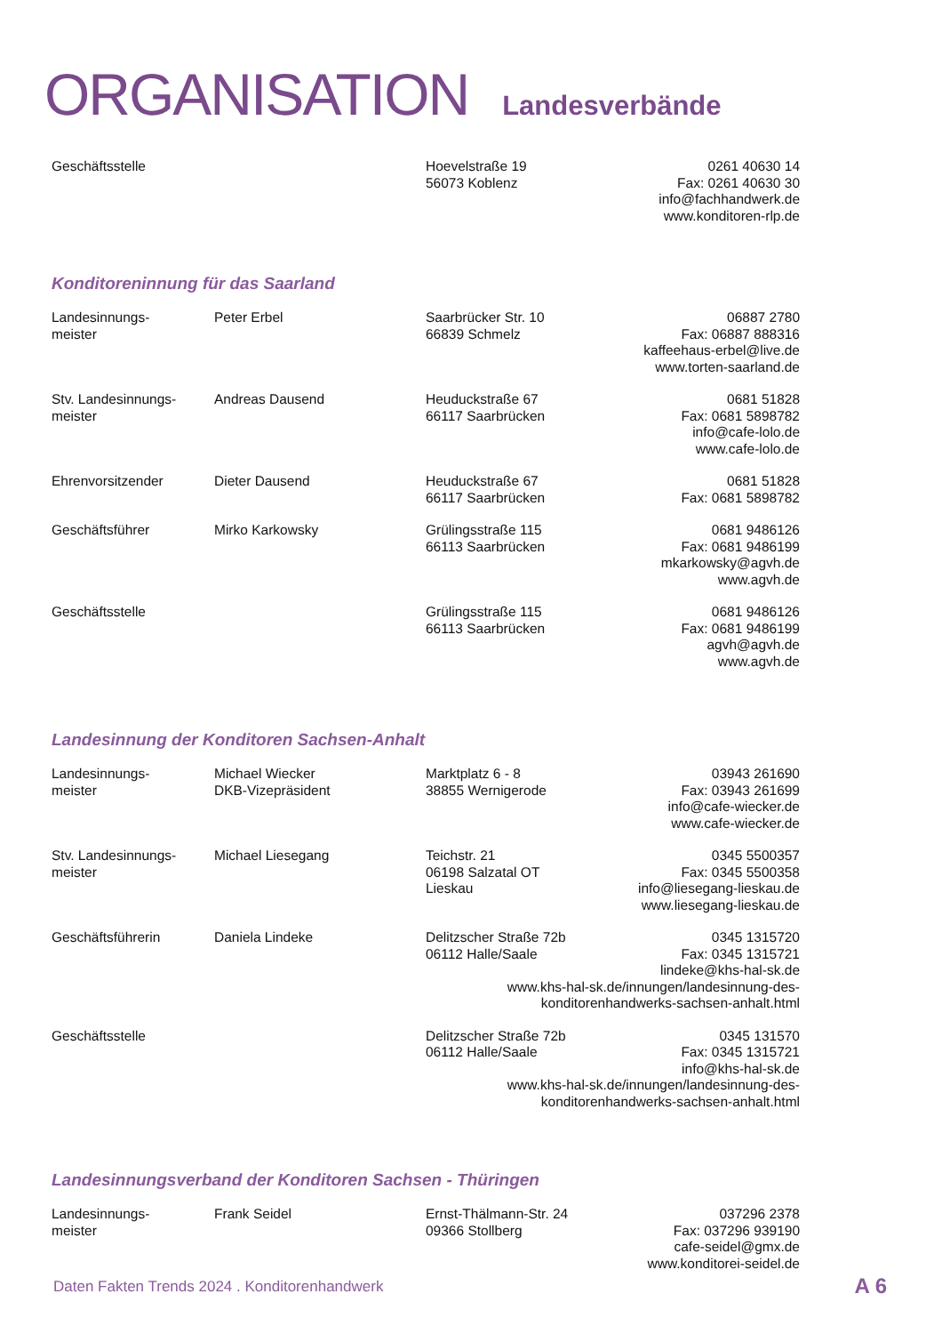ORGANISATION Landesverbände
| Geschäftsstelle | | Hoevelstraße 19 56073 Koblenz | 0261 40630 14 Fax: 0261 40630 30 info@fachhandwerk.de www.konditoren-rlp.de |
Konditoreninnung für das Saarland
| Landesinnungs- meister | Peter Erbel | Saarbrücker Str. 10 66839 Schmelz | 06887 2780 Fax: 06887 888316 kaffeehaus-erbel@live.de www.torten-saarland.de |
| Stv. Landesinnungs- meister | Andreas Dausend | Heuduckstraße 67 66117 Saarbrücken | 0681 51828 Fax: 0681 5898782 info@cafe-lolo.de www.cafe-lolo.de |
| Ehrenvorsitzender | Dieter Dausend | Heuduckstraße 67 66117 Saarbrücken | 0681 51828 Fax: 0681 5898782 |
| Geschäftsführer | Mirko Karkowsky | Grülingsstraße 115 66113 Saarbrücken | 0681 9486126 Fax: 0681 9486199 mkarkowsky@agvh.de www.agvh.de |
| Geschäftsstelle | | Grülingsstraße 115 66113 Saarbrücken | 0681 9486126 Fax: 0681 9486199 agvh@agvh.de www.agvh.de |
Landesinnung der Konditoren Sachsen-Anhalt
| Landesinnungs- meister | Michael Wiecker DKB-Vizepräsident | Marktplatz 6 - 8 38855 Wernigerode | 03943 261690 Fax: 03943 261699 info@cafe-wiecker.de www.cafe-wiecker.de |
| Stv. Landesinnungs- meister | Michael Liesegang | Teichstr. 21 06198 Salzatal OT Lieskau | 0345 5500357 Fax: 0345 5500358 info@liesegang-lieskau.de www.liesegang-lieskau.de |
| Geschäftsführerin | Daniela Lindeke | Delitzscher Straße 72b 06112 Halle/Saale 0345 1315720 Fax: 0345 1315721 lindeke@khs-hal-sk.de www.khs-hal-sk.de/innungen/landesinnung-des- konditorenhandwerks-sachsen-anhalt.html | |
| Geschäftsstelle | | Delitzscher Straße 72b 06112 Halle/Saale 0345 131570 Fax: 0345 1315721 info@khs-hal-sk.de www.khs-hal-sk.de/innungen/landesinnung-des- konditorenhandwerks-sachsen-anhalt.html | |
Landesinnungsverband der Konditoren Sachsen - Thüringen
| Landesinnungs- meister | Frank Seidel | Ernst-Thälmann-Str. 24 09366 Stollberg | 037296 2378 Fax: 037296 939190 cafe-seidel@gmx.de www.konditorei-seidel.de |
Daten Fakten Trends 2024 . Konditorenhandwerk
A 6